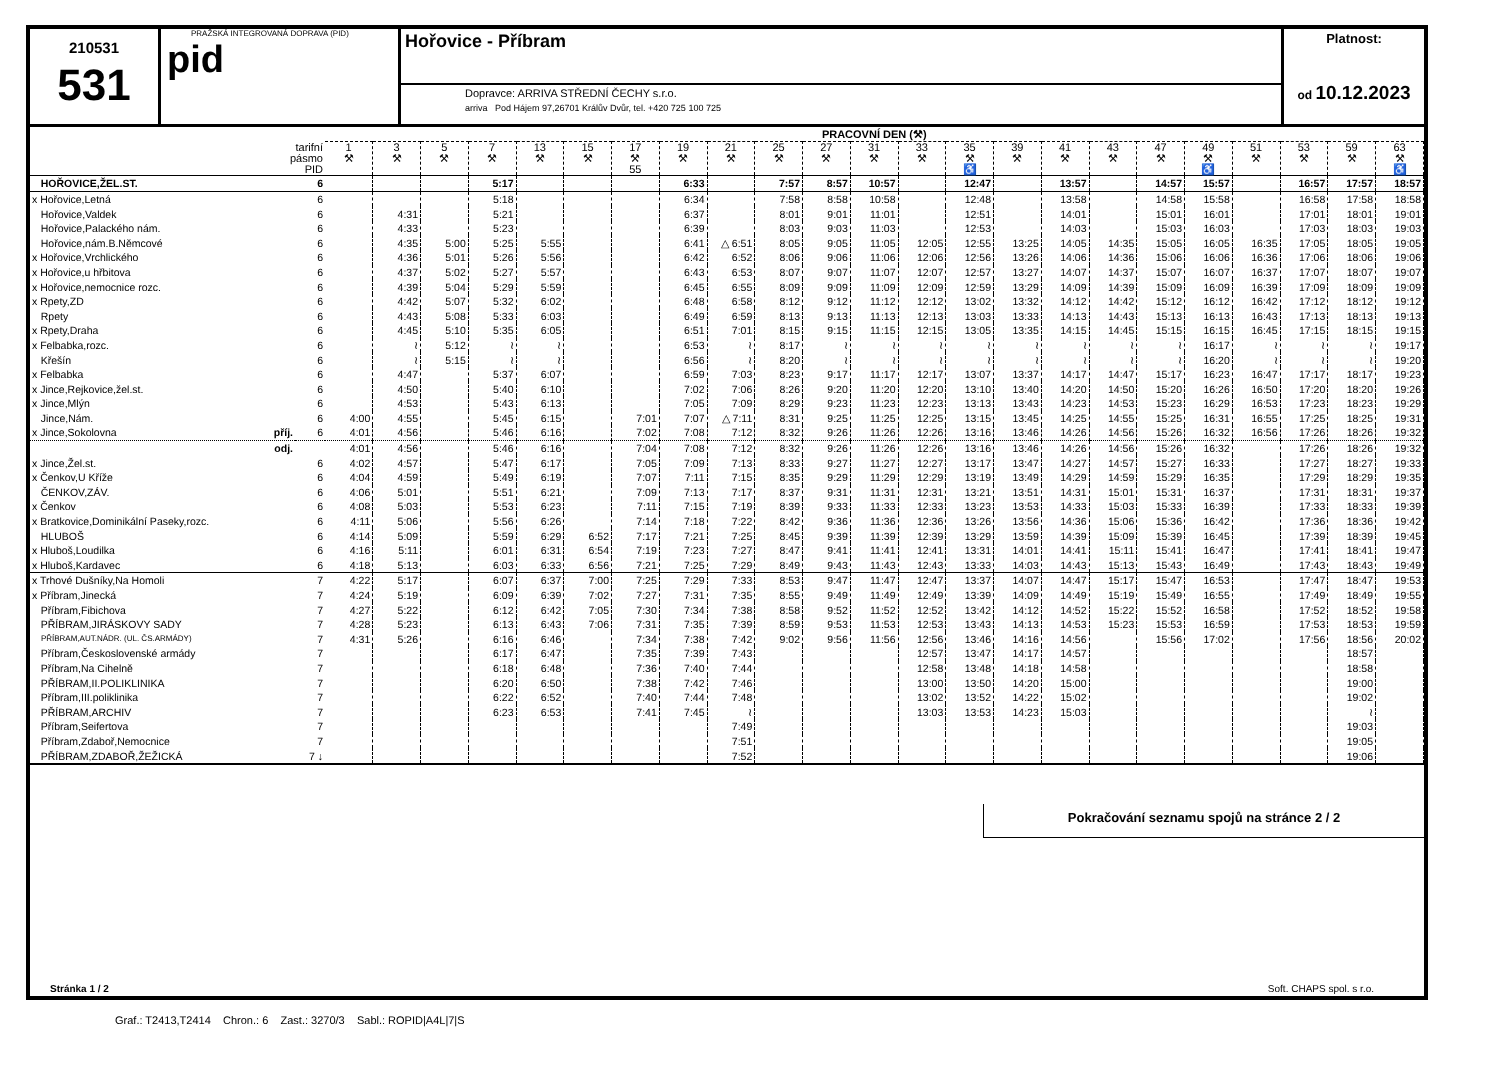210531
531
PRAŽSKÁ INTEGROVANÁ DOPRAVA (PID)
pid
Hořovice - Příbram
Dopravce: ARRIVA STŘEDNÍ ČECHY s.r.o.
arriva Pod Hájem 97,26701 Králův Dvůr, tel. +420 725 100 725
Platnost:
od 10.12.2023
| | | PRACOVNÍ DEN (⚒) | | | | | | | | | | | | | | | | | | | | | | |
| --- | --- | --- | --- | --- | --- | --- | --- | --- | --- | --- | --- | --- | --- | --- | --- | --- | --- | --- | --- | --- | --- | --- | --- | --- |
| tarifní pásmo PID | | 1 ⚒ | 3 ⚒ | 5 ⚒ | 7 ⚒ | 13 ⚒ | 15 ⚒ | 17 ⚒ 55 | 19 ⚒ | 21 ⚒ | 25 ⚒ | 27 ⚒ | 31 ⚒ | 33 ⚒ | 35 ⚒ ♿ | 39 ⚒ | 41 ⚒ | 43 ⚒ | 47 ⚒ | 49 ⚒ ♿ | 51 ⚒ | 53 ⚒ | 59 ⚒ | 63 ⚒ ♿ |
| HOŘOVICE,ŽEL.ST. | 6 | | | | 5:17 | | | | 6:33 | | 7:57 | 8:57 | 10:57 | | 12:47 | | 13:57 | | 14:57 | 15:57 | | 16:57 | 17:57 | 18:57 |
| x Hořovice,Letná | 6 | | | | 5:18 | | | | 6:34 | | 7:58 | 8:58 | 10:58 | | 12:48 | | 13:58 | | 14:58 | 15:58 | | 16:58 | 17:58 | 18:58 |
| Hořovice,Valdek | 6 | | 4:31 | | 5:21 | | | | 6:37 | | 8:01 | 9:01 | 11:01 | | 12:51 | | 14:01 | | 15:01 | 16:01 | | 17:01 | 18:01 | 19:01 |
| Hořovice,Palackého nám. | 6 | | 4:33 | | 5:23 | | | | 6:39 | | 8:03 | 9:03 | 11:03 | | 12:53 | | 14:03 | | 15:03 | 16:03 | | 17:03 | 18:03 | 19:03 |
| Hořovice,nám.B.Němcové | 6 | | 4:35 | 5:00 | 5:25 | 5:55 | | | 6:41 | △ 6:51 | 8:05 | 9:05 | 11:05 | 12:05 | 12:55 | 13:25 | 14:05 | 14:35 | 15:05 | 16:05 | 16:35 | 17:05 | 18:05 | 19:05 |
| x Hořovice,Vrchlického | 6 | | 4:36 | 5:01 | 5:26 | 5:56 | | | 6:42 | 6:52 | 8:06 | 9:06 | 11:06 | 12:06 | 12:56 | 13:26 | 14:06 | 14:36 | 15:06 | 16:06 | 16:36 | 17:06 | 18:06 | 19:06 |
| x Hořovice,u hřbitova | 6 | | 4:37 | 5:02 | 5:27 | 5:57 | | | 6:43 | 6:53 | 8:07 | 9:07 | 11:07 | 12:07 | 12:57 | 13:27 | 14:07 | 14:37 | 15:07 | 16:07 | 16:37 | 17:07 | 18:07 | 19:07 |
| x Hořovice,nemocnice rozc. | 6 | | 4:39 | 5:04 | 5:29 | 5:59 | | | 6:45 | 6:55 | 8:09 | 9:09 | 11:09 | 12:09 | 12:59 | 13:29 | 14:09 | 14:39 | 15:09 | 16:09 | 16:39 | 17:09 | 18:09 | 19:09 |
| x Rpety,ZD | 6 | | 4:42 | 5:07 | 5:32 | 6:02 | | | 6:48 | 6:58 | 8:12 | 9:12 | 11:12 | 12:12 | 13:02 | 13:32 | 14:12 | 14:42 | 15:12 | 16:12 | 16:42 | 17:12 | 18:12 | 19:12 |
| Rpety | 6 | | 4:43 | 5:08 | 5:33 | 6:03 | | | 6:49 | 6:59 | 8:13 | 9:13 | 11:13 | 12:13 | 13:03 | 13:33 | 14:13 | 14:43 | 15:13 | 16:13 | 16:43 | 17:13 | 18:13 | 19:13 |
| x Rpety,Draha | 6 | | 4:45 | 5:10 | 5:35 | 6:05 | | | 6:51 | 7:01 | 8:15 | 9:15 | 11:15 | 12:15 | 13:05 | 13:35 | 14:15 | 14:45 | 15:15 | 16:15 | 16:45 | 17:15 | 18:15 | 19:15 |
| x Felbabka,rozc. | 6 | | ≀ | 5:12 | ≀ | ≀ | | | 6:53 | ≀ | 8:17 | ≀ | ≀ | ≀ | ≀ | ≀ | ≀ | ≀ | ≀ | 16:17 | ≀ | ≀ | ≀ | 19:17 |
| Křešín | 6 | | ≀ | 5:15 | ≀ | ≀ | | | 6:56 | ≀ | 8:20 | ≀ | ≀ | ≀ | ≀ | ≀ | ≀ | ≀ | ≀ | 16:20 | ≀ | ≀ | ≀ | 19:20 |
| x Felbabka | 6 | | 4:47 | | 5:37 | 6:07 | | | 6:59 | 7:03 | 8:23 | 9:17 | 11:17 | 12:17 | 13:07 | 13:37 | 14:17 | 14:47 | 15:17 | 16:23 | 16:47 | 17:17 | 18:17 | 19:23 |
| x Jince,Rejkovice,žel.st. | 6 | | 4:50 | | 5:40 | 6:10 | | | 7:02 | 7:06 | 8:26 | 9:20 | 11:20 | 12:20 | 13:10 | 13:40 | 14:20 | 14:50 | 15:20 | 16:26 | 16:50 | 17:20 | 18:20 | 19:26 |
| x Jince,Mlýn | 6 | | 4:53 | | 5:43 | 6:13 | | | 7:05 | 7:09 | 8:29 | 9:23 | 11:23 | 12:23 | 13:13 | 13:43 | 14:23 | 14:53 | 15:23 | 16:29 | 16:53 | 17:23 | 18:23 | 19:29 |
| Jince,Nám. | 6 | 4:00 | 4:55 | | 5:45 | 6:15 | | 7:01 | 7:07 | △ 7:11 | 8:31 | 9:25 | 11:25 | 12:25 | 13:15 | 13:45 | 14:25 | 14:55 | 15:25 | 16:31 | 16:55 | 17:25 | 18:25 | 19:31 |
| x Jince,Sokolovna příj. | 6 | 4:01 | 4:56 | | 5:46 | 6:16 | | 7:02 | 7:08 | 7:12 | 8:32 | 9:26 | 11:26 | 12:26 | 13:16 | 13:46 | 14:26 | 14:56 | 15:26 | 16:32 | 16:56 | 17:26 | 18:26 | 19:32 |
| odj. | | 4:01 | 4:56 | | 5:46 | 6:16 | | 7:04 | 7:08 | 7:12 | 8:32 | 9:26 | 11:26 | 12:26 | 13:16 | 13:46 | 14:26 | 14:56 | 15:26 | 16:32 | | 17:26 | 18:26 | 19:32 |
| x Jince,Žel.st. | 6 | 4:02 | 4:57 | | 5:47 | 6:17 | | 7:05 | 7:09 | 7:13 | 8:33 | 9:27 | 11:27 | 12:27 | 13:17 | 13:47 | 14:27 | 14:57 | 15:27 | 16:33 | | 17:27 | 18:27 | 19:33 |
| x Čenkov,U Kříže | 6 | 4:04 | 4:59 | | 5:49 | 6:19 | | 7:07 | 7:11 | 7:15 | 8:35 | 9:29 | 11:29 | 12:29 | 13:19 | 13:49 | 14:29 | 14:59 | 15:29 | 16:35 | | 17:29 | 18:29 | 19:35 |
| ČENKOV,ZÁV. | 6 | 4:06 | 5:01 | | 5:51 | 6:21 | | 7:09 | 7:13 | 7:17 | 8:37 | 9:31 | 11:31 | 12:31 | 13:21 | 13:51 | 14:31 | 15:01 | 15:31 | 16:37 | | 17:31 | 18:31 | 19:37 |
| x Čenkov | 6 | 4:08 | 5:03 | | 5:53 | 6:23 | | 7:11 | 7:15 | 7:19 | 8:39 | 9:33 | 11:33 | 12:33 | 13:23 | 13:53 | 14:33 | 15:03 | 15:33 | 16:39 | | 17:33 | 18:33 | 19:39 |
| x Bratkovice,Dominikální Paseky,rozc. | 6 | 4:11 | 5:06 | | 5:56 | 6:26 | | 7:14 | 7:18 | 7:22 | 8:42 | 9:36 | 11:36 | 12:36 | 13:26 | 13:56 | 14:36 | 15:06 | 15:36 | 16:42 | | 17:36 | 18:36 | 19:42 |
| HLUBOŠ | 6 | 4:14 | 5:09 | | 5:59 | 6:29 | 6:52 | 7:17 | 7:21 | 7:25 | 8:45 | 9:39 | 11:39 | 12:39 | 13:29 | 13:59 | 14:39 | 15:09 | 15:39 | 16:45 | | 17:39 | 18:39 | 19:45 |
| x Hluboš,Loudilka | 6 | 4:16 | 5:11 | | 6:01 | 6:31 | 6:54 | 7:19 | 7:23 | 7:27 | 8:47 | 9:41 | 11:41 | 12:41 | 13:31 | 14:01 | 14:41 | 15:11 | 15:41 | 16:47 | | 17:41 | 18:41 | 19:47 |
| x Hluboš,Kardavec | 6 | 4:18 | 5:13 | | 6:03 | 6:33 | 6:56 | 7:21 | 7:25 | 7:29 | 8:49 | 9:43 | 11:43 | 12:43 | 13:33 | 14:03 | 14:43 | 15:13 | 15:43 | 16:49 | | 17:43 | 18:43 | 19:49 |
| x Trhové Dušníky,Na Homoli | 7 | 4:22 | 5:17 | | 6:07 | 6:37 | 7:00 | 7:25 | 7:29 | 7:33 | 8:53 | 9:47 | 11:47 | 12:47 | 13:37 | 14:07 | 14:47 | 15:17 | 15:47 | 16:53 | | 17:47 | 18:47 | 19:53 |
| x Příbram,Jinecká | 7 | 4:24 | 5:19 | | 6:09 | 6:39 | 7:02 | 7:27 | 7:31 | 7:35 | 8:55 | 9:49 | 11:49 | 12:49 | 13:39 | 14:09 | 14:49 | 15:19 | 15:49 | 16:55 | | 17:49 | 18:49 | 19:55 |
| Příbram,Fibichova | 7 | 4:27 | 5:22 | | 6:12 | 6:42 | 7:05 | 7:30 | 7:34 | 7:38 | 8:58 | 9:52 | 11:52 | 12:52 | 13:42 | 14:12 | 14:52 | 15:22 | 15:52 | 16:58 | | 17:52 | 18:52 | 19:58 |
| PŘÍBRAM,JIRÁSKOVY SADY | 7 | 4:28 | 5:23 | | 6:13 | 6:43 | 7:06 | 7:31 | 7:35 | 7:39 | 8:59 | 9:53 | 11:53 | 12:53 | 13:43 | 14:13 | 14:53 | 15:23 | 15:53 | 16:59 | | 17:53 | 18:53 | 19:59 |
| PŘÍBRAM,AUT.NÁDR. (UL. ČS.ARMÁDY) | 7 | 4:31 | 5:26 | | 6:16 | 6:46 | | 7:34 | 7:38 | 7:42 | 9:02 | 9:56 | 11:56 | 12:56 | 13:46 | 14:16 | 14:56 | | 15:56 | 17:02 | | 17:56 | 18:56 | 20:02 |
| Příbram,Československé armády | 7 | | | | 6:17 | 6:47 | | 7:35 | 7:39 | 7:43 | | | | 12:57 | 13:47 | 14:17 | 14:57 | | | | | | 18:57 | |
| Příbram,Na Cihelně | 7 | | | | 6:18 | 6:48 | | 7:36 | 7:40 | 7:44 | | | | 12:58 | 13:48 | 14:18 | 14:58 | | | | | | 18:58 | |
| PŘÍBRAM,II.POLIKLINIKA | 7 | | | | 6:20 | 6:50 | | 7:38 | 7:42 | 7:46 | | | | 13:00 | 13:50 | 14:20 | 15:00 | | | | | | 19:00 | |
| Příbram,III.poliklinika | 7 | | | | 6:22 | 6:52 | | 7:40 | 7:44 | 7:48 | | | | 13:02 | 13:52 | 14:22 | 15:02 | | | | | | 19:02 | |
| PŘÍBRAM,ARCHIV | 7 | | | | 6:23 | 6:53 | | 7:41 | 7:45 | ≀ | | | | 13:03 | 13:53 | 14:23 | 15:03 | | | | | | ≀ | |
| Příbram,Seifertova | 7 | | | | | | | | | 7:49 | | | | | | | | | | | | | 19:03 | |
| Příbram,Zdaboř,Nemocnice | 7 | | | | | | | | | 7:51 | | | | | | | | | | | | | 19:05 | |
| PŘÍBRAM,ZDABOŘ,ŽEŽICKÁ | 7 ↓ | | | | | | | | | 7:52 | | | | | | | | | | | | | 19:06 | |
Pokračování seznamu spojů na stránce 2 / 2
Stránka 1 / 2 Soft. CHAPS spol. s r.o.
Graf.: T2413,T2414 Chron.: 6 Zast.: 3270/3 Sabl.: ROPID|A4L|7|S